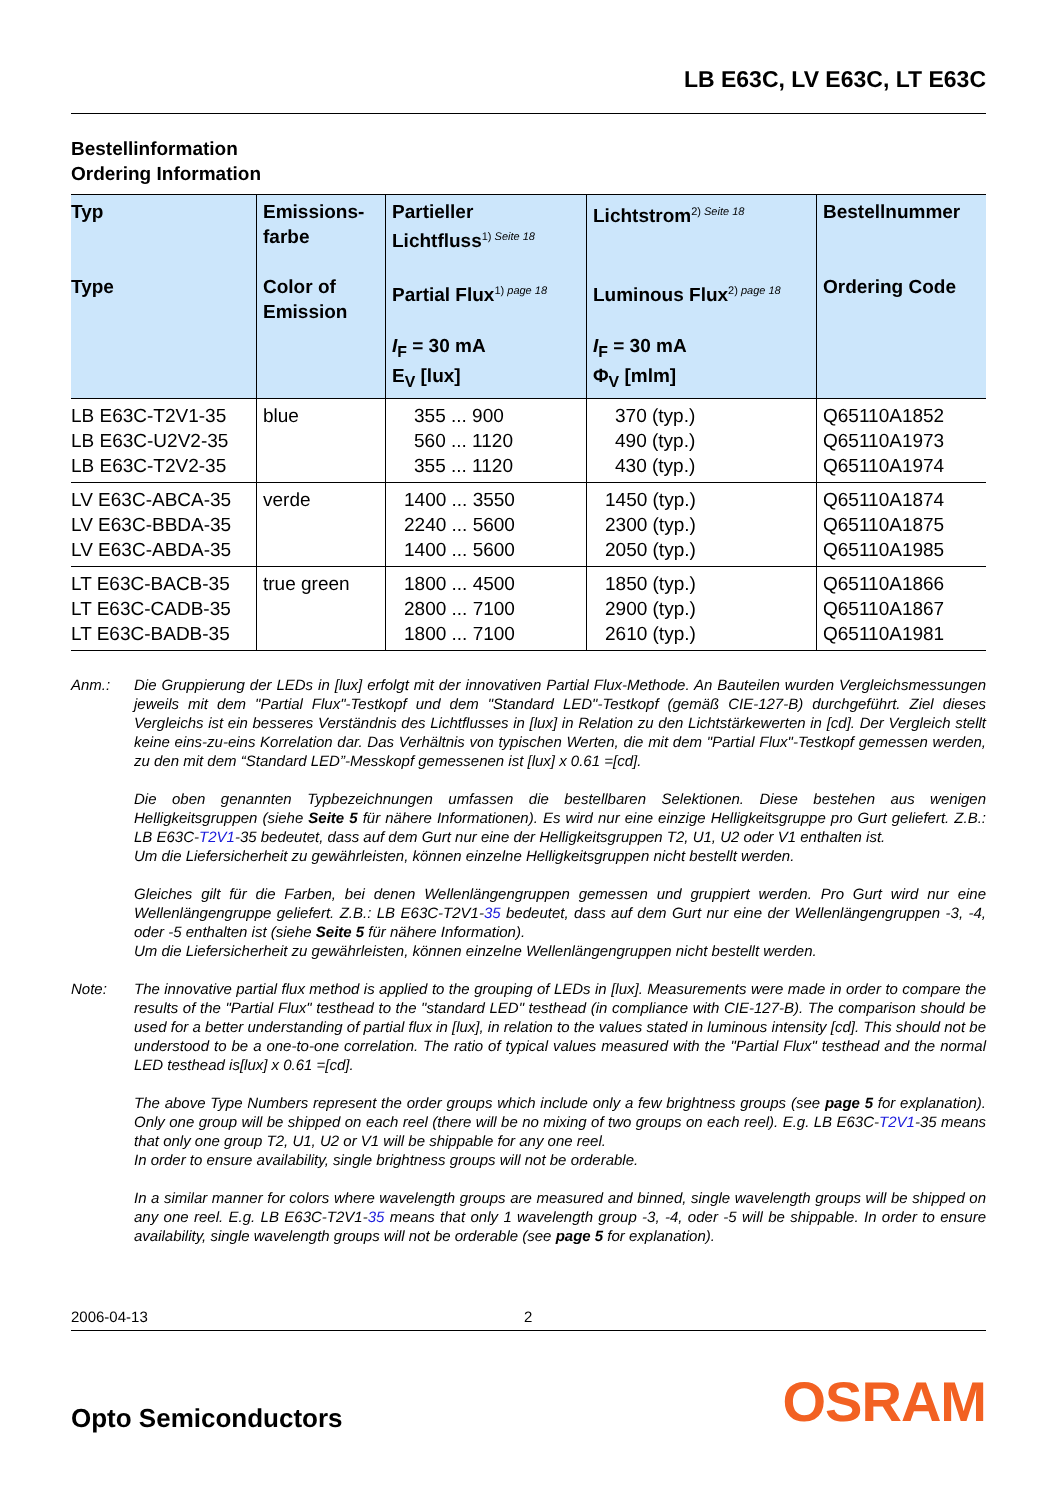LB E63C, LV E63C, LT E63C
Bestellinformation
Ordering Information
| Typ Type | Emissions- farbe Color of Emission | Partieller Lichtfluss<sup>1) Seite 18</sup> Partial Flux<sup>1) page 18</sup> I<sub>F</sub> = 30 mA E<sub>V</sub> [lux] | Lichtstrom<sup>2) Seite 18</sup> Luminous Flux<sup>2) page 18</sup> I<sub>F</sub> = 30 mA Φ<sub>V</sub> [mlm] | Bestellnummer Ordering Code |
| --- | --- | --- | --- | --- |
| LB E63C-T2V1-35 LB E63C-U2V2-35 LB E63C-T2V2-35 | blue | 355 ... 900 560 ... 1120 355 ... 1120 | 370 (typ.) 490 (typ.) 430 (typ.) | Q65110A1852 Q65110A1973 Q65110A1974 |
| LV E63C-ABCA-35 LV E63C-BBDA-35 LV E63C-ABDA-35 | verde | 1400 ... 3550 2240 ... 5600 1400 ... 5600 | 1450 (typ.) 2300 (typ.) 2050 (typ.) | Q65110A1874 Q65110A1875 Q65110A1985 |
| LT E63C-BACB-35 LT E63C-CADB-35 LT E63C-BADB-35 | true green | 1800 ... 4500 2800 ... 7100 1800 ... 7100 | 1850 (typ.) 2900 (typ.) 2610 (typ.) | Q65110A1866 Q65110A1867 Q65110A1981 |
Anm.: Die Gruppierung der LEDs in [lux] erfolgt mit der innovativen Partial Flux-Methode. An Bauteilen wurden Vergleichsmessungen jeweils mit dem "Partial Flux"-Testkopf und dem "Standard LED"-Testkopf (gemäß CIE-127-B) durchgeführt. Ziel dieses Vergleichs ist ein besseres Verständnis des Lichtflusses in [lux] in Relation zu den Lichtstärkewerten in [cd]. Der Vergleich stellt keine eins-zu-eins Korrelation dar. Das Verhältnis von typischen Werten, die mit dem "Partial Flux"-Testkopf gemessen werden, zu den mit dem “Standard LED”-Messkopf gemessenen ist [lux] x 0.61 =[cd].
Die oben genannten Typbezeichnungen umfassen die bestellbaren Selektionen. Diese bestehen aus wenigen Helligkeitsgruppen (siehe Seite 5 für nähere Informationen). Es wird nur eine einzige Helligkeitsgruppe pro Gurt geliefert. Z.B.: LB E63C-T2V1-35 bedeutet, dass auf dem Gurt nur eine der Helligkeitsgruppen T2, U1, U2 oder V1 enthalten ist.
Um die Liefersicherheit zu gewährleisten, können einzelne Helligkeitsgruppen nicht bestellt werden.
Gleiches gilt für die Farben, bei denen Wellenlängengruppen gemessen und gruppiert werden. Pro Gurt wird nur eine Wellenlängengruppe geliefert. Z.B.: LB E63C-T2V1-35 bedeutet, dass auf dem Gurt nur eine der Wellenlängengruppen -3, -4, oder -5 enthalten ist (siehe Seite 5 für nähere Information).
Um die Liefersicherheit zu gewährleisten, können einzelne Wellenlängengruppen nicht bestellt werden.
Note: The innovative partial flux method is applied to the grouping of LEDs in [lux]. Measurements were made in order to compare the results of the "Partial Flux" testhead to the "standard LED" testhead (in compliance with CIE-127-B). The comparison should be used for a better understanding of partial flux in [lux], in relation to the values stated in luminous intensity [cd]. This should not be understood to be a one-to-one correlation. The ratio of typical values measured with the "Partial Flux" testhead and the normal LED testhead is[lux] x 0.61 =[cd].
The above Type Numbers represent the order groups which include only a few brightness groups (see page 5 for explanation). Only one group will be shipped on each reel (there will be no mixing of two groups on each reel). E.g. LB E63C-T2V1-35 means that only one group T2, U1, U2 or V1 will be shippable for any one reel.
In order to ensure availability, single brightness groups will not be orderable.
In a similar manner for colors where wavelength groups are measured and binned, single wavelength groups will be shipped on any one reel. E.g. LB E63C-T2V1-35 means that only 1 wavelength group -3, -4, oder -5 will be shippable. In order to ensure availability, single wavelength groups will not be orderable (see page 5 for explanation).
2006-04-13 2
Opto Semiconductors OSRAM